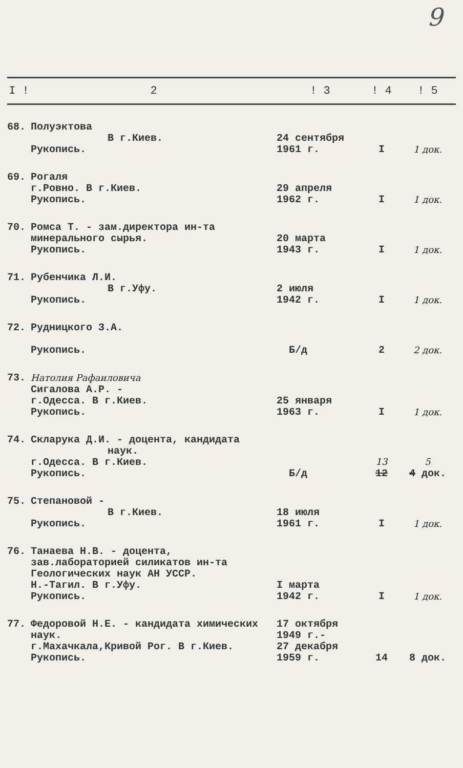9
| I ! | 2 | ! 3 | ! 4 | ! 5 |
| --- | --- | --- | --- | --- |
| 68. | Полуэктова В г.Киев. Рукопись. | 24 сентября 1961 г. | I | 1 док. |
| 69. | Рогаля г.Ровно. В г.Киев. Рукопись. | 29 апреля 1962 г. | I | 1 док. |
| 70. | Ромса Т. - зам.директора ин-та минерального сырья. Рукопись. | 20 марта 1943 г. | I | 1 док. |
| 71. | Рубенчика Л.И. В г.Уфу. Рукопись. | 2 июля 1942 г. | I | 1 док. |
| 72. | Рудницкого З.А. Рукопись. | Б/д | 2 | 2 док. |
| 73. | Натолия Рафаиловича Сигалова А.Р. - г.Одесса. В г.Киев. Рукопись. | 25 января 1963 г. | I | 1 док. |
| 74. | Скларука Д.И. - доцента, кандидата наук. г.Одесса. В г.Киев. Рукопись. | Б/д | 13 12 | 5 4 док. |
| 75. | Степановой - В г.Киев. Рукопись. | 18 июля 1961 г. | I | 1 док. |
| 76. | Танаева Н.В. - доцента, зав.лабораторией силикатов ин-та Геологических наук АН УССР. Н.-Тагил. В г.Уфу. Рукопись. | I марта 1942 г. | I | 1 док. |
| 77. | Федоровой Н.Е. - кандидата химических наук. г.Махачкала,Кривой Рог. В г.Киев. Рукопись. | 17 октября 1949 г.- 27 декабря 1959 г. | 14 | 8 док. |